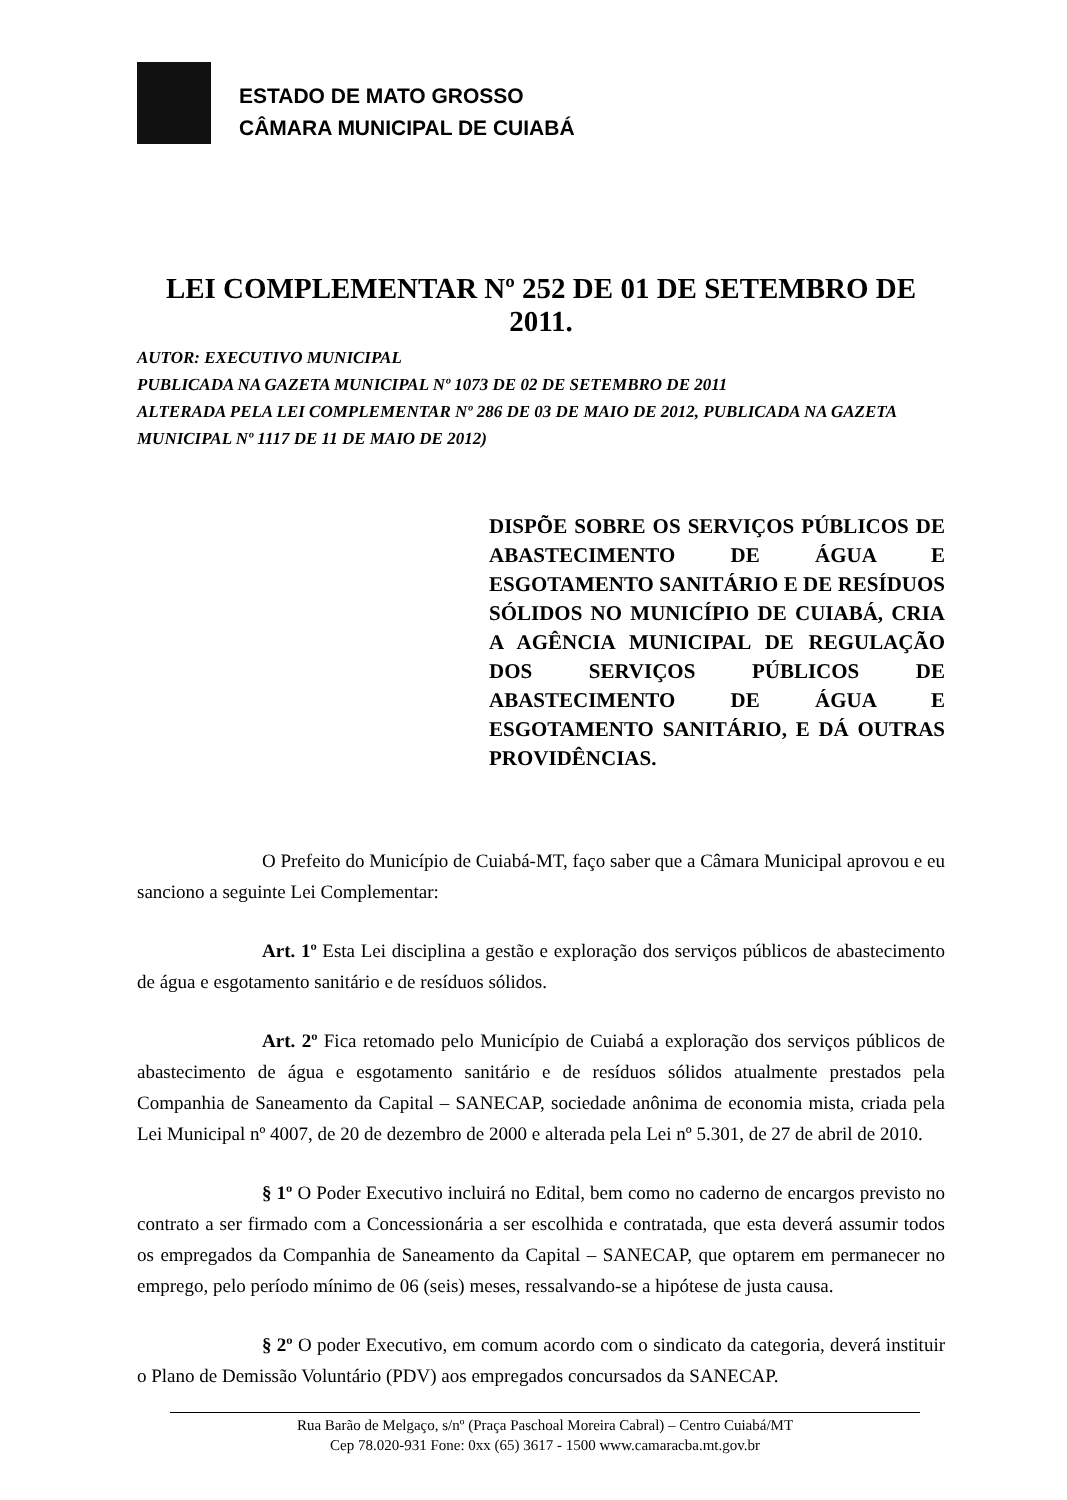ESTADO DE MATO GROSSO
CÂMARA MUNICIPAL DE CUIABÁ
LEI COMPLEMENTAR Nº 252 DE 01 DE SETEMBRO DE 2011.
AUTOR: EXECUTIVO MUNICIPAL
PUBLICADA NA GAZETA MUNICIPAL Nº 1073 DE 02 DE SETEMBRO DE 2011
ALTERADA PELA LEI COMPLEMENTAR Nº 286 DE 03 DE MAIO DE 2012, PUBLICADA NA GAZETA MUNICIPAL Nº 1117 DE 11 DE MAIO DE 2012)
DISPÕE SOBRE OS SERVIÇOS PÚBLICOS DE ABASTECIMENTO DE ÁGUA E ESGOTAMENTO SANITÁRIO E DE RESÍDUOS SÓLIDOS NO MUNICÍPIO DE CUIABÁ, CRIA A AGÊNCIA MUNICIPAL DE REGULAÇÃO DOS SERVIÇOS PÚBLICOS DE ABASTECIMENTO DE ÁGUA E ESGOTAMENTO SANITÁRIO, E DÁ OUTRAS PROVIDÊNCIAS.
O Prefeito do Município de Cuiabá-MT, faço saber que a Câmara Municipal aprovou e eu sanciono a seguinte Lei Complementar:
Art. 1º Esta Lei disciplina a gestão e exploração dos serviços públicos de abastecimento de água e esgotamento sanitário e de resíduos sólidos.
Art. 2º Fica retomado pelo Município de Cuiabá a exploração dos serviços públicos de abastecimento de água e esgotamento sanitário e de resíduos sólidos atualmente prestados pela Companhia de Saneamento da Capital – SANECAP, sociedade anônima de economia mista, criada pela Lei Municipal nº 4007, de 20 de dezembro de 2000 e alterada pela Lei nº 5.301, de 27 de abril de 2010.
§ 1º O Poder Executivo incluirá no Edital, bem como no caderno de encargos previsto no contrato a ser firmado com a Concessionária a ser escolhida e contratada, que esta deverá assumir todos os empregados da Companhia de Saneamento da Capital – SANECAP, que optarem em permanecer no emprego, pelo período mínimo de 06 (seis) meses, ressalvando-se a hipótese de justa causa.
§ 2º O poder Executivo, em comum acordo com o sindicato da categoria, deverá instituir o Plano de Demissão Voluntário (PDV) aos empregados concursados da SANECAP.
Rua Barão de Melgaço, s/nº (Praça Paschoal Moreira Cabral) – Centro Cuiabá/MT
Cep 78.020-931 Fone: 0xx (65) 3617 - 1500 www.camaracba.mt.gov.br